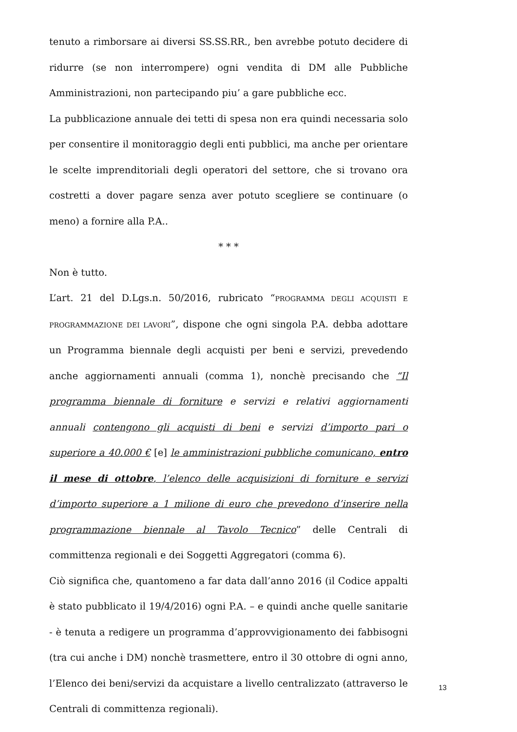tenuto a rimborsare ai diversi SS.SS.RR., ben avrebbe potuto decidere di ridurre (se non interrompere) ogni vendita di DM alle Pubbliche Amministrazioni, non partecipando piu’ a gare pubbliche ecc.
La pubblicazione annuale dei tetti di spesa non era quindi necessaria solo per consentire il monitoraggio degli enti pubblici, ma anche per orientare le scelte imprenditoriali degli operatori del settore, che si trovano ora costretti a dover pagare senza aver potuto scegliere se continuare (o meno) a fornire alla P.A..
* * *
Non è tutto.
L’art. 21 del D.Lgs.n. 50/2016, rubricato “PROGRAMMA DEGLI ACQUISTI E PROGRAMMAZIONE DEI LAVORI”, dispone che ogni singola P.A. debba adottare un Programma biennale degli acquisti per beni e servizi, prevedendo anche aggiornamenti annuali (comma 1), nonchè precisando che “Il programma biennale di forniture e servizi e relativi aggiornamenti annuali contengono gli acquisti di beni e servizi d’importo pari o superiore a 40.000 € [e] le amministrazioni pubbliche comunicano, entro il mese di ottobre, l’elenco delle acquisizioni di forniture e servizi d’importo superiore a 1 milione di euro che prevedono d’inserire nella programmazione biennale al Tavolo Tecnico” delle Centrali di committenza regionali e dei Soggetti Aggregatori (comma 6).
Ciò significa che, quantomeno a far data dall’anno 2016 (il Codice appalti è stato pubblicato il 19/4/2016) ogni P.A. – e quindi anche quelle sanitarie - è tenuta a redigere un programma d’approvvigionamento dei fabbisogni (tra cui anche i DM) nonchè trasmettere, entro il 30 ottobre di ogni anno, l’Elenco dei beni/servizi da acquistare a livello centralizzato (attraverso le Centrali di committenza regionali).
13